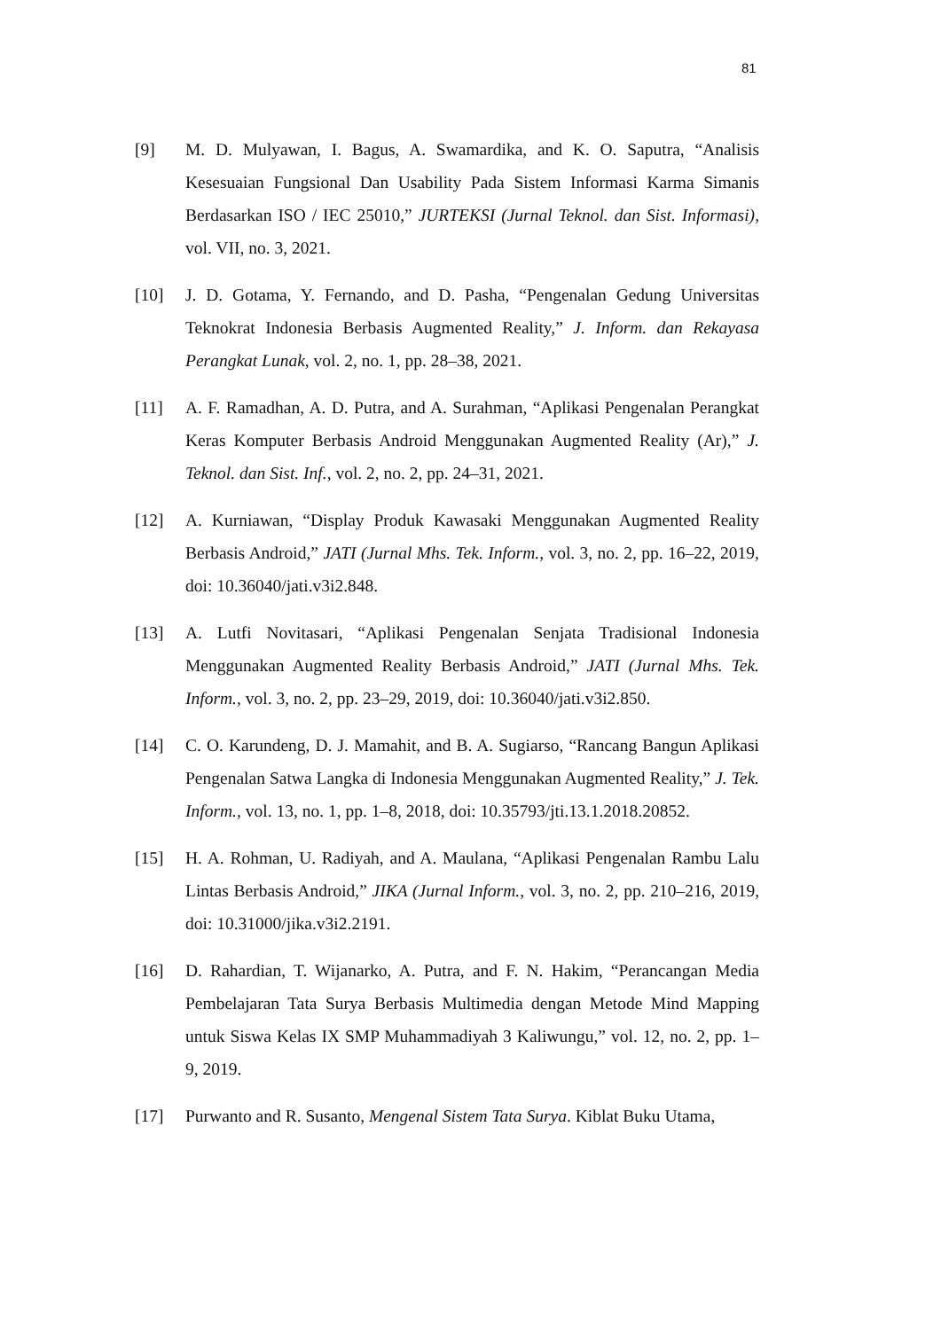81
[9] M. D. Mulyawan, I. Bagus, A. Swamardika, and K. O. Saputra, “Analisis Kesesuaian Fungsional Dan Usability Pada Sistem Informasi Karma Simanis Berdasarkan ISO / IEC 25010,” JURTEKSI (Jurnal Teknol. dan Sist. Informasi), vol. VII, no. 3, 2021.
[10] J. D. Gotama, Y. Fernando, and D. Pasha, “Pengenalan Gedung Universitas Teknokrat Indonesia Berbasis Augmented Reality,” J. Inform. dan Rekayasa Perangkat Lunak, vol. 2, no. 1, pp. 28–38, 2021.
[11] A. F. Ramadhan, A. D. Putra, and A. Surahman, “Aplikasi Pengenalan Perangkat Keras Komputer Berbasis Android Menggunakan Augmented Reality (Ar),” J. Teknol. dan Sist. Inf., vol. 2, no. 2, pp. 24–31, 2021.
[12] A. Kurniawan, “Display Produk Kawasaki Menggunakan Augmented Reality Berbasis Android,” JATI (Jurnal Mhs. Tek. Inform., vol. 3, no. 2, pp. 16–22, 2019, doi: 10.36040/jati.v3i2.848.
[13] A. Lutfi Novitasari, “Aplikasi Pengenalan Senjata Tradisional Indonesia Menggunakan Augmented Reality Berbasis Android,” JATI (Jurnal Mhs. Tek. Inform., vol. 3, no. 2, pp. 23–29, 2019, doi: 10.36040/jati.v3i2.850.
[14] C. O. Karundeng, D. J. Mamahit, and B. A. Sugiarso, “Rancang Bangun Aplikasi Pengenalan Satwa Langka di Indonesia Menggunakan Augmented Reality,” J. Tek. Inform., vol. 13, no. 1, pp. 1–8, 2018, doi: 10.35793/jti.13.1.2018.20852.
[15] H. A. Rohman, U. Radiyah, and A. Maulana, “Aplikasi Pengenalan Rambu Lalu Lintas Berbasis Android,” JIKA (Jurnal Inform., vol. 3, no. 2, pp. 210–216, 2019, doi: 10.31000/jika.v3i2.2191.
[16] D. Rahardian, T. Wijanarko, A. Putra, and F. N. Hakim, “Perancangan Media Pembelajaran Tata Surya Berbasis Multimedia dengan Metode Mind Mapping untuk Siswa Kelas IX SMP Muhammadiyah 3 Kaliwungu,” vol. 12, no. 2, pp. 1–9, 2019.
[17] Purwanto and R. Susanto, Mengenal Sistem Tata Surya. Kiblat Buku Utama,